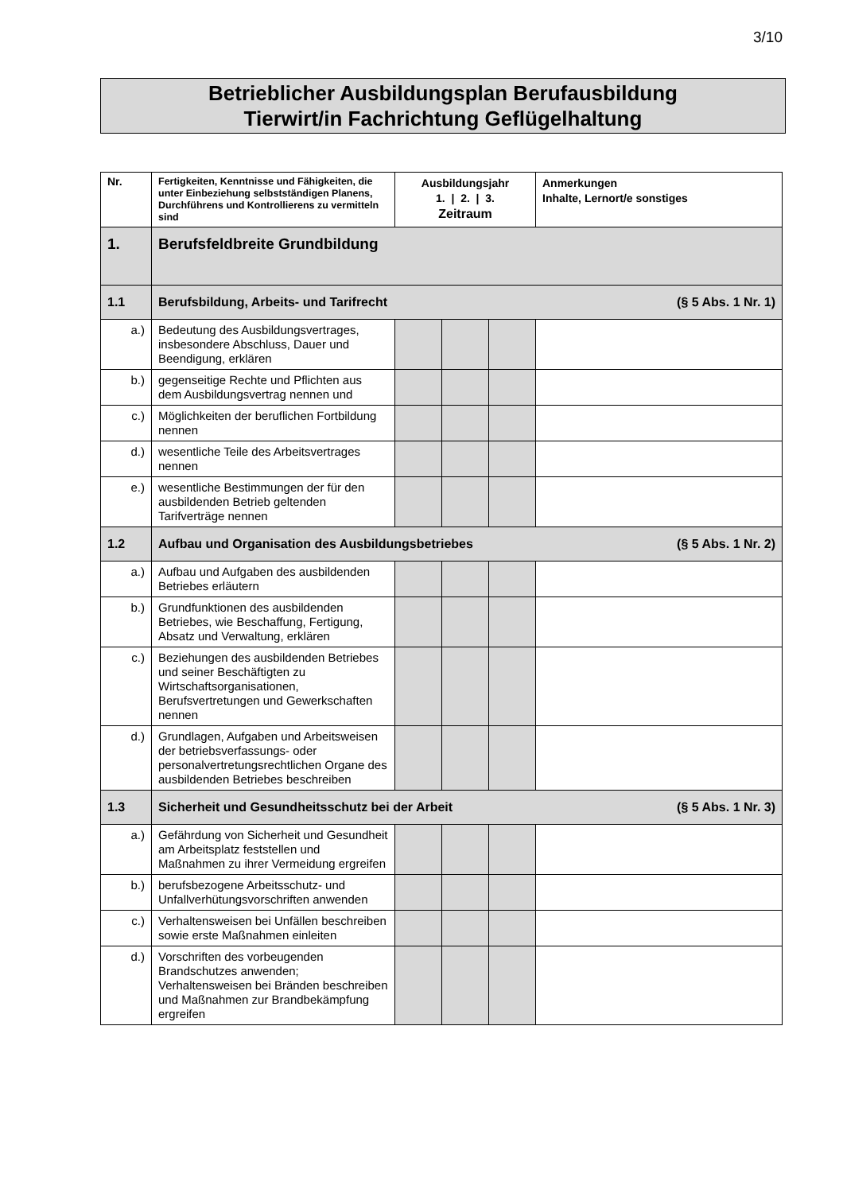3/10
Betrieblicher Ausbildungsplan Berufausbildung
Tierwirt/in Fachrichtung Geflügelhaltung
| Nr. | Fertigkeiten, Kenntnisse und Fähigkeiten, die unter Einbeziehung selbstständigen Planens, Durchführens und Kontrollierens zu vermitteln sind | Ausbildungsjahr 1. / 2. / 3. Zeitraum | | | Anmerkungen Inhalte, Lernort/e sonstiges |
| --- | --- | --- | --- | --- | --- |
| 1. | Berufsfeldbreite Grundbildung | | | | |
| 1.1 | Berufsbildung, Arbeits- und Tarifrecht (§ 5 Abs. 1 Nr. 1) | | | | |
| a.) | Bedeutung des Ausbildungsvertrages, insbesondere Abschluss, Dauer und Beendigung, erklären | | | | |
| b.) | gegenseitige Rechte und Pflichten aus dem Ausbildungsvertrag nennen und | | | | |
| c.) | Möglichkeiten der beruflichen Fortbildung nennen | | | | |
| d.) | wesentliche Teile des Arbeitsvertrages nennen | | | | |
| e.) | wesentliche Bestimmungen der für den ausbildenden Betrieb geltenden Tarifverträge nennen | | | | |
| 1.2 | Aufbau und Organisation des Ausbildungsbetriebes (§ 5 Abs. 1 Nr. 2) | | | | |
| a.) | Aufbau und Aufgaben des ausbildenden Betriebes erläutern | | | | |
| b.) | Grundfunktionen des ausbildenden Betriebes, wie Beschaffung, Fertigung, Absatz und Verwaltung, erklären | | | | |
| c.) | Beziehungen des ausbildenden Betriebes und seiner Beschäftigten zu Wirtschaftsorganisationen, Berufsvertretungen und Gewerkschaften nennen | | | | |
| d.) | Grundlagen, Aufgaben und Arbeitsweisen der betriebsverfassungs- oder personalvertretungsrechtlichen Organe des ausbildenden Betriebes beschreiben | | | | |
| 1.3 | Sicherheit und Gesundheitsschutz bei der Arbeit (§ 5 Abs. 1 Nr. 3) | | | | |
| a.) | Gefährdung von Sicherheit und Gesundheit am Arbeitsplatz feststellen und Maßnahmen zu ihrer Vermeidung ergreifen | | | | |
| b.) | berufsbezogene Arbeitsschutz- und Unfallverhütungsvorschriften anwenden | | | | |
| c.) | Verhaltensweisen bei Unfällen beschreiben sowie erste Maßnahmen einleiten | | | | |
| d.) | Vorschriften des vorbeugenden Brandschutzes anwenden; Verhaltensweisen bei Bränden beschreiben und Maßnahmen zur Brandbekämpfung ergreifen | | | | |